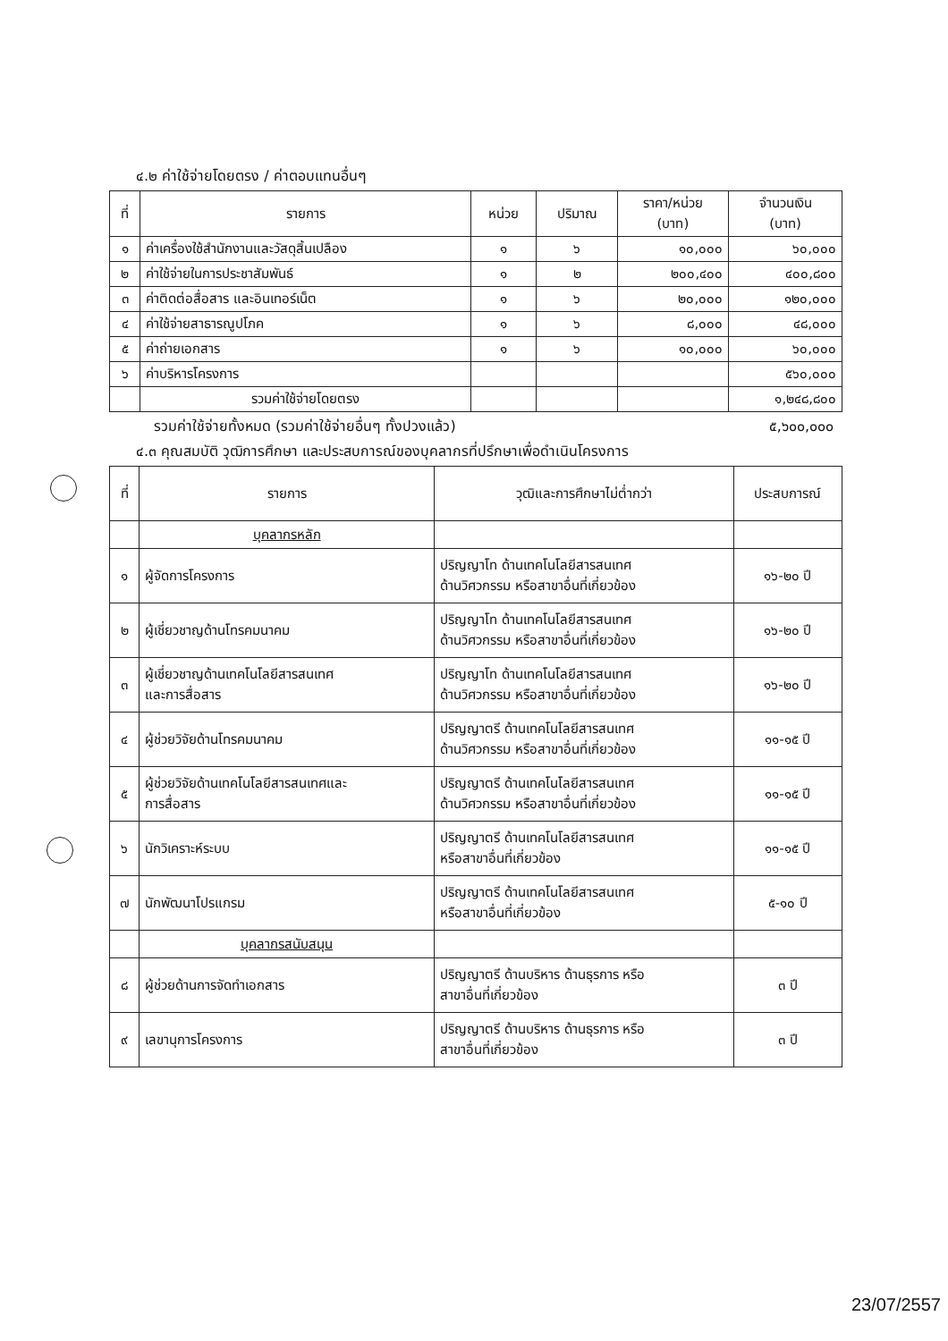๔.๒ ค่าใช้จ่ายโดยตรง / ค่าตอบแทนอื่นๆ
| ที่ | รายการ | หน่วย | ปริมาณ | ราคา/หน่วย (บาท) | จำนวนเงิน (บาท) |
| --- | --- | --- | --- | --- | --- |
| ๑ | ค่าเครื่องใช้สำนักงานและวัสดุสิ้นเปลือง | ๑ | ๖ | ๑๐,๐๐๐ | ๖๐,๐๐๐ |
| ๒ | ค่าใช้จ่ายในการประชาสัมพันธ์ | ๑ | ๒ | ๒๐๐,๔๐๐ | ๔๐๐,๘๐๐ |
| ๓ | ค่าติดต่อสื่อสาร และอินเทอร์เน็ต | ๑ | ๖ | ๒๐,๐๐๐ | ๑๒๐,๐๐๐ |
| ๔ | ค่าใช้จ่ายสาธารณูปโภค | ๑ | ๖ | ๘,๐๐๐ | ๔๘,๐๐๐ |
| ๕ | ค่าถ่ายเอกสาร | ๑ | ๖ | ๑๐,๐๐๐ | ๖๐,๐๐๐ |
| ๖ | ค่าบริหารโครงการ | | | | ๕๖๐,๐๐๐ |
| | รวมค่าใช้จ่ายโดยตรง | | | | ๑,๒๔๘,๘๐๐ |
รวมค่าใช้จ่ายทั้งหมด (รวมค่าใช้จ่ายอื่นๆ ทั้งปวงแล้ว) ๕,๖๐๐,๐๐๐
๔.๓ คุณสมบัติ วุฒิการศึกษา และประสบการณ์ของบุคลากรที่ปรึกษาเพื่อดำเนินโครงการ
| ที่ | รายการ | วุฒิและการศึกษาไม่ต่ำกว่า | ประสบการณ์ |
| --- | --- | --- | --- |
| | บุคลากรหลัก | | |
| ๑ | ผู้จัดการโครงการ | ปริญญาโท ด้านเทคโนโลยีสารสนเทศ ด้านวิศวกรรม หรือสาขาอื่นที่เกี่ยวข้อง | ๑๖-๒๐ ปี |
| ๒ | ผู้เชี่ยวชาญด้านโทรคมนาคม | ปริญญาโท ด้านเทคโนโลยีสารสนเทศ ด้านวิศวกรรม หรือสาขาอื่นที่เกี่ยวข้อง | ๑๖-๒๐ ปี |
| ๓ | ผู้เชี่ยวชาญด้านเทคโนโลยีสารสนเทศ และการสื่อสาร | ปริญญาโท ด้านเทคโนโลยีสารสนเทศ ด้านวิศวกรรม หรือสาขาอื่นที่เกี่ยวข้อง | ๑๖-๒๐ ปี |
| ๔ | ผู้ช่วยวิจัยด้านโทรคมนาคม | ปริญญาตรี ด้านเทคโนโลยีสารสนเทศ ด้านวิศวกรรม หรือสาขาอื่นที่เกี่ยวข้อง | ๑๑-๑๕ ปี |
| ๕ | ผู้ช่วยวิจัยด้านเทคโนโลยีสารสนเทศและ การสื่อสาร | ปริญญาตรี ด้านเทคโนโลยีสารสนเทศ ด้านวิศวกรรม หรือสาขาอื่นที่เกี่ยวข้อง | ๑๑-๑๕ ปี |
| ๖ | นักวิเคราะห์ระบบ | ปริญญาตรี ด้านเทคโนโลยีสารสนเทศ หรือสาขาอื่นที่เกี่ยวข้อง | ๑๑-๑๕ ปี |
| ๗ | นักพัฒนาโปรแกรม | ปริญญาตรี ด้านเทคโนโลยีสารสนเทศ หรือสาขาอื่นที่เกี่ยวข้อง | ๕-๑๐ ปี |
| | บุคลากรสนับสนุน | | |
| ๘ | ผู้ช่วยด้านการจัดทำเอกสาร | ปริญญาตรี ด้านบริหาร ด้านธุรการ หรือ สาขาอื่นที่เกี่ยวข้อง | ๓ ปี |
| ๙ | เลขานุการโครงการ | ปริญญาตรี ด้านบริหาร ด้านธุรการ หรือ สาขาอื่นที่เกี่ยวข้อง | ๓ ปี |
23/07/2557